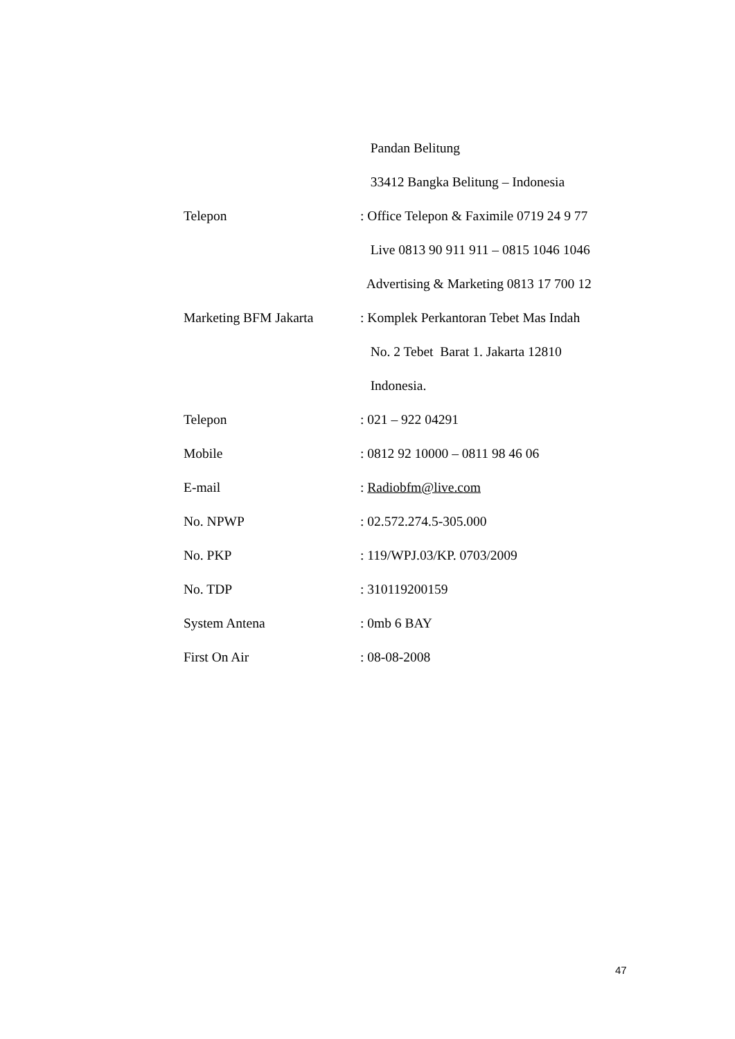Pandan Belitung
33412 Bangka Belitung – Indonesia
Telepon : Office Telepon & Faximile 0719 24 9 77
Live 0813 90 911 911 – 0815 1046 1046
Advertising & Marketing 0813 17 700 12
Marketing BFM Jakarta : Komplek Perkantoran Tebet Mas Indah
No. 2 Tebet Barat 1. Jakarta 12810
Indonesia.
Telepon : 021 – 922 04291
Mobile : 0812 92 10000 – 0811 98 46 06
E-mail : Radiobfm@live.com
No. NPWP : 02.572.274.5-305.000
No. PKP : 119/WPJ.03/KP. 0703/2009
No. TDP : 310119200159
System Antena : 0mb 6 BAY
First On Air : 08-08-2008
47